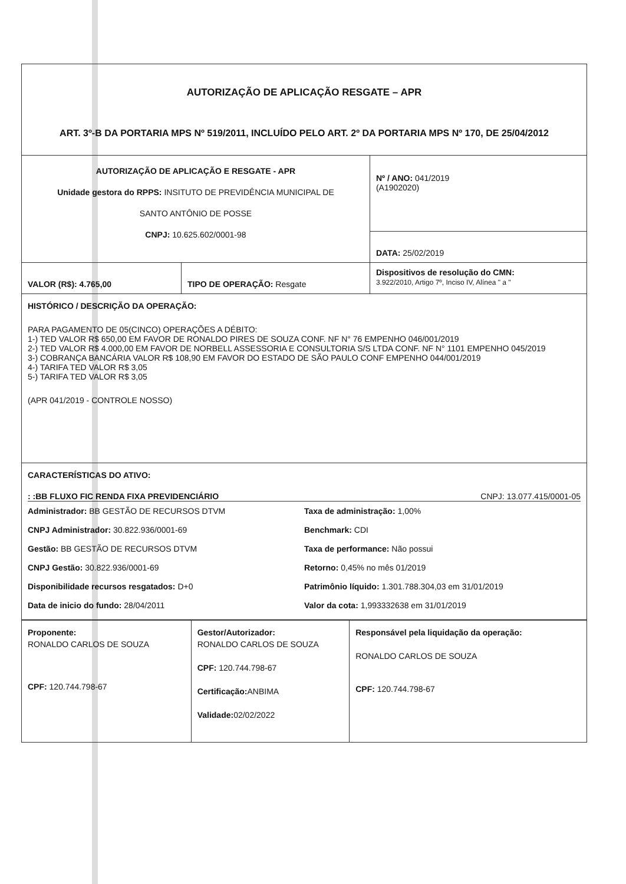| AUTORIZAÇÃO DE APLICAÇÃO RESGATE – APR ART. 3º-B DA PORTARIA MPS Nº 519/2011, INCLUÍDO PELO ART. 2º DA PORTARIA MPS Nº 170, DE 25/04/2012 | | |
| AUTORIZAÇÃO DE APLICAÇÃO E RESGATE - APR Unidade gestora do RPPS: INSITUTO DE PREVIDÊNCIA MUNICIPAL DE SANTO ANTÔNIO DE POSSE CNPJ: 10.625.602/0001-98 | | Nº / ANO: 041/2019 (A1902020) |
| | | DATA: 25/02/2019 |
| VALOR (R$): 4.765,00 | TIPO DE OPERAÇÃO: Resgate | Dispositivos de resolução do CMN: 3.922/2010, Artigo 7º, Inciso IV, Alínea " a " |
| HISTÓRICO / DESCRIÇÃO DA OPERAÇÃO: PARA PAGAMENTO DE 05(CINCO) OPERAÇÕES A DÉBITO: 1-) TED VALOR R$ 650,00 EM FAVOR DE RONALDO PIRES DE SOUZA CONF. NF N° 76 EMPENHO 046/001/2019 2-) TED VALOR R$ 4.000,00 EM FAVOR DE NORBELL ASSESSORIA E CONSULTORIA S/S LTDA CONF. NF N° 1101 EMPENHO 045/2019 3-) COBRANÇA BANCÁRIA VALOR R$ 108,90 EM FAVOR DO ESTADO DE SÃO PAULO CONF EMPENHO 044/001/2019 4-) TARIFA TED VALOR R$ 3,05 5-) TARIFA TED VALOR R$ 3,05 (APR 041/2019 - CONTROLE NOSSO) | | |
| CARACTERÍSTICAS DO ATIVO: : :BB FLUXO FIC RENDA FIXA PREVIDENCIÁRIO CNPJ: 13.077.415/0001-05 Administrador: BB GESTÃO DE RECURSOS DTVM Taxa de administração: 1,00% CNPJ Administrador: 30.822.936/0001-69 Benchmark: CDI Gestão: BB GESTÃO DE RECURSOS DTVM Taxa de performance: Não possui CNPJ Gestão: 30.822.936/0001-69 Retorno: 0,45% no mês 01/2019 Disponibilidade recursos resgatados: D+0 Patrimônio líquido: 1.301.788.304,03 em 31/01/2019 Data de inicio do fundo: 28/04/2011 Valor da cota: 1,993332638 em 31/01/2019 | | |
| Proponente: RONALDO CARLOS DE SOUZA CPF: 120.744.798-67 | Gestor/Autorizador: RONALDO CARLOS DE SOUZA CPF: 120.744.798-67 Certificação: ANBIMA Validade: 02/02/2022 | Responsável pela liquidação da operação: RONALDO CARLOS DE SOUZA CPF: 120.744.798-67 |